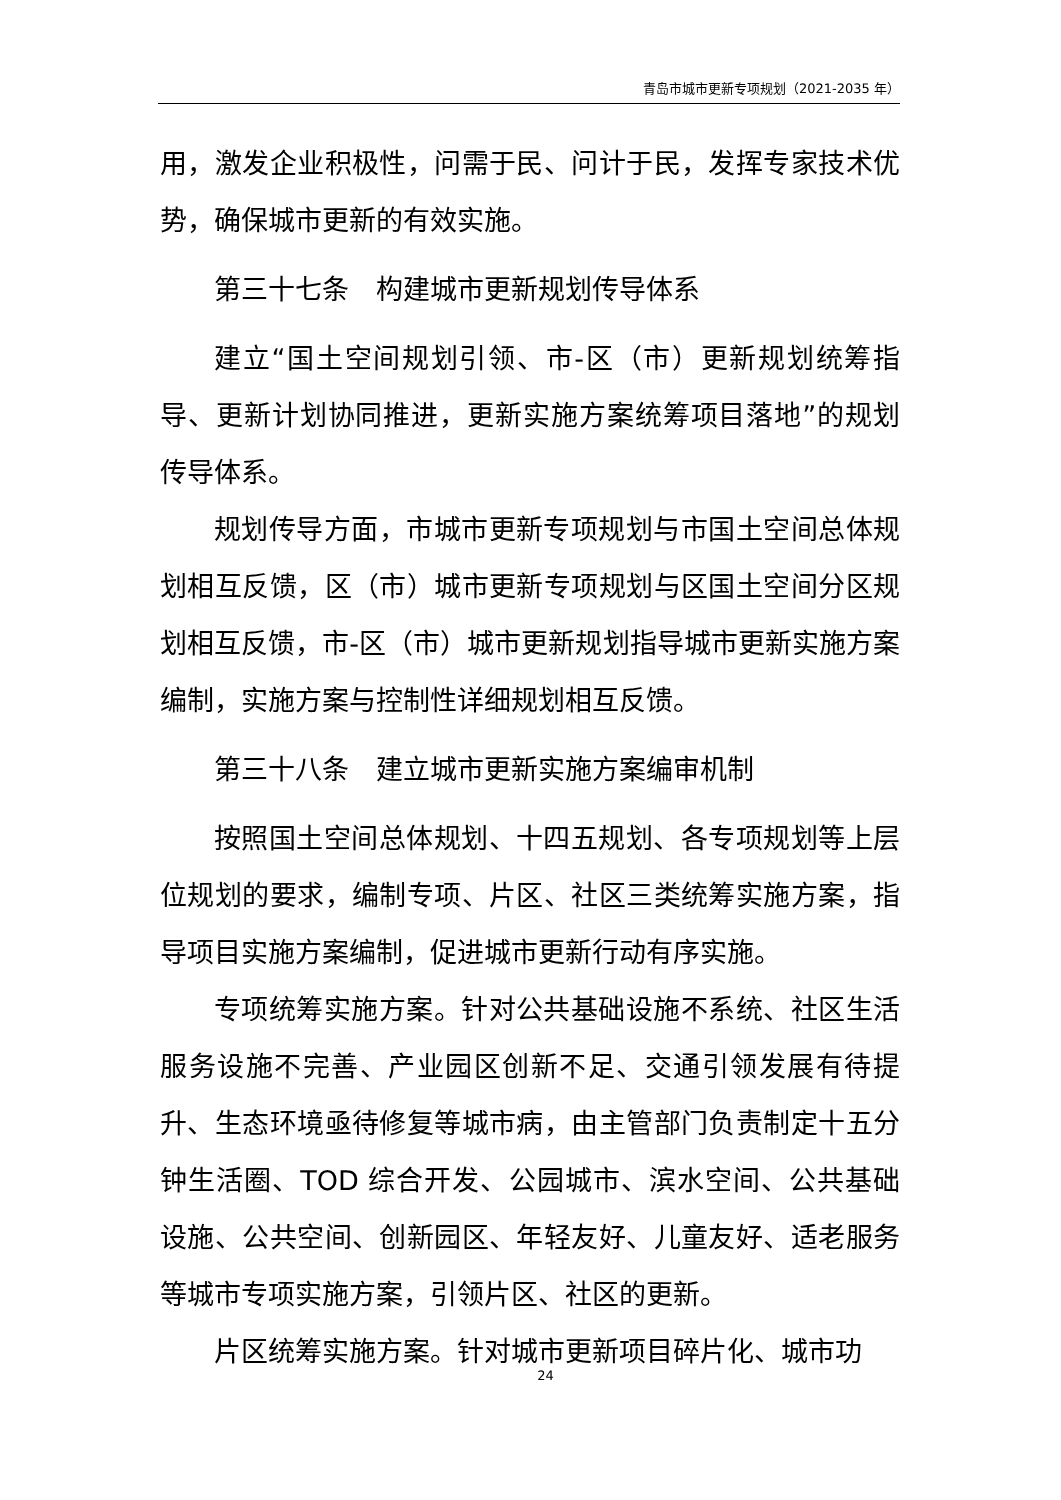青岛市城市更新专项规划（2021-2035 年）
用，激发企业积极性，问需于民、问计于民，发挥专家技术优势，确保城市更新的有效实施。
第三十七条　构建城市更新规划传导体系
建立“国土空间规划引领、市-区（市）更新规划统筹指导、更新计划协同推进，更新实施方案统筹项目落地”的规划传导体系。
规划传导方面，市城市更新专项规划与市国土空间总体规划相互反馈，区（市）城市更新专项规划与区国土空间分区规划相互反馈，市-区（市）城市更新规划指导城市更新实施方案编制，实施方案与控制性详细规划相互反馈。
第三十八条　建立城市更新实施方案编审机制
按照国土空间总体规划、十四五规划、各专项规划等上层位规划的要求，编制专项、片区、社区三类统筹实施方案，指导项目实施方案编制，促进城市更新行动有序实施。
专项统筹实施方案。针对公共基础设施不系统、社区生活服务设施不完善、产业园区创新不足、交通引领发展有待提升、生态环境亟待修复等城市病，由主管部门负责制定十五分钟生活圈、TOD 综合开发、公园城市、滨水空间、公共基础设施、公共空间、创新园区、年轻友好、儿童友好、适老服务等城市专项实施方案，引领片区、社区的更新。
片区统筹实施方案。针对城市更新项目碎片化、城市功
24